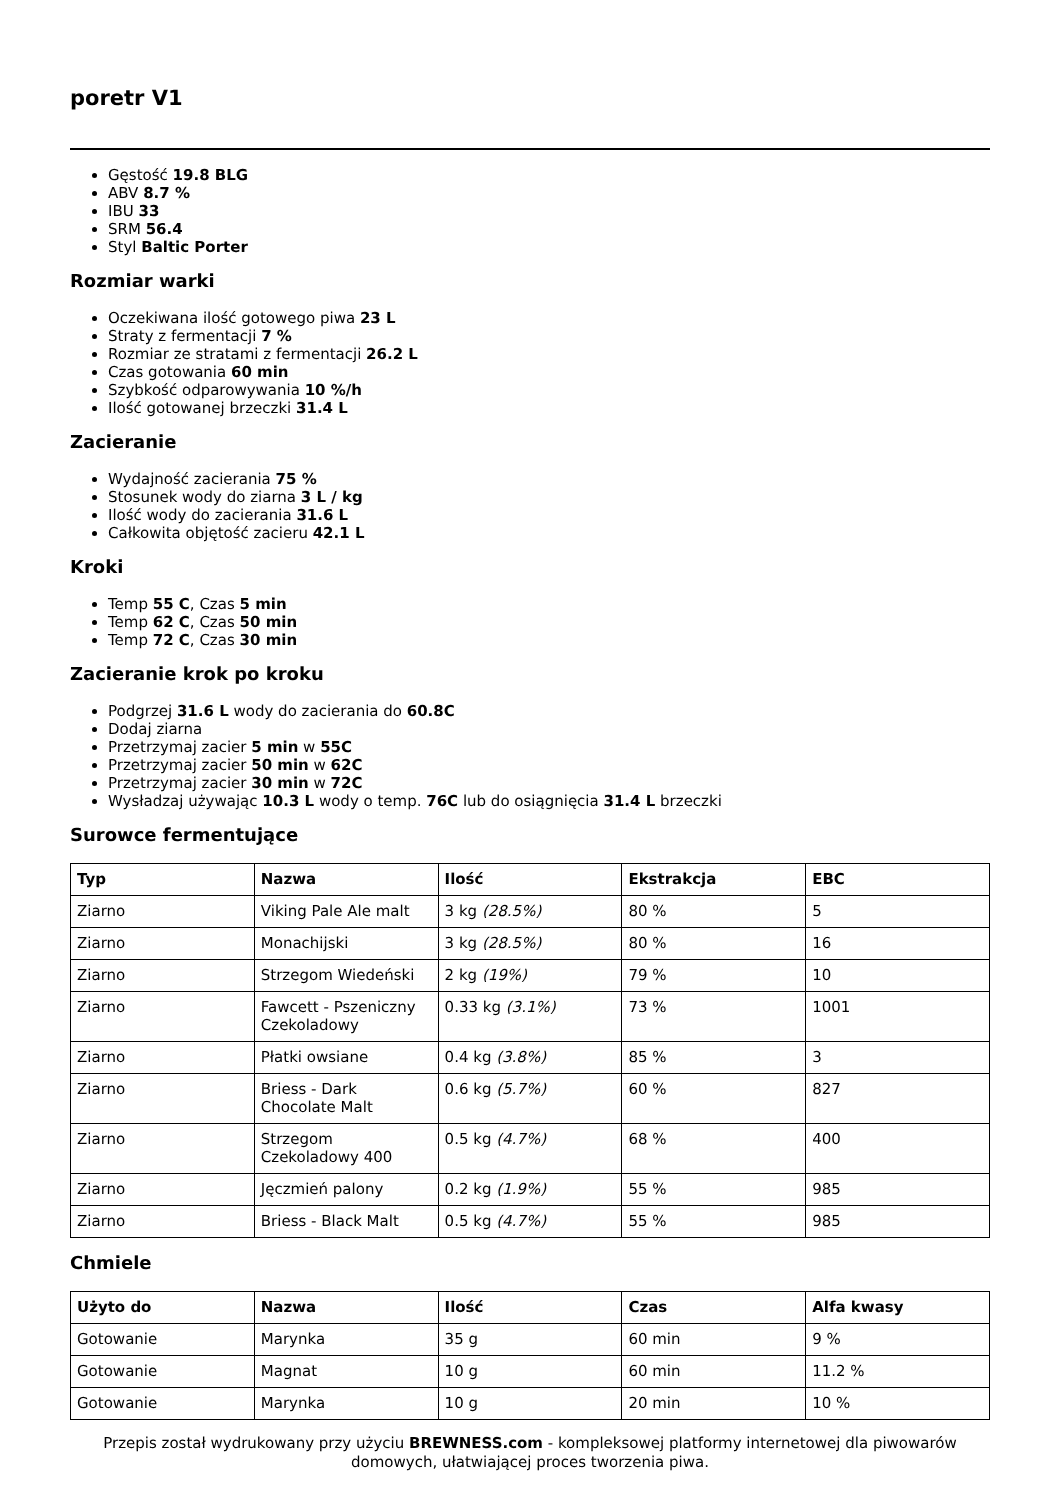poretr V1
Gęstość 19.8 BLG
ABV 8.7 %
IBU 33
SRM 56.4
Styl Baltic Porter
Rozmiar warki
Oczekiwana ilość gotowego piwa 23 L
Straty z fermentacji 7 %
Rozmiar ze stratami z fermentacji 26.2 L
Czas gotowania 60 min
Szybkość odparowywania 10 %/h
Ilość gotowanej brzeczki 31.4 L
Zacieranie
Wydajność zacierania 75 %
Stosunek wody do ziarna 3 L / kg
Ilość wody do zacierania 31.6 L
Całkowita objętość zacieru 42.1 L
Kroki
Temp 55 C, Czas 5 min
Temp 62 C, Czas 50 min
Temp 72 C, Czas 30 min
Zacieranie krok po kroku
Podgrzej 31.6 L wody do zacierania do 60.8C
Dodaj ziarna
Przetrzymaj zacier 5 min w 55C
Przetrzymaj zacier 50 min w 62C
Przetrzymaj zacier 30 min w 72C
Wysładzaj używając 10.3 L wody o temp. 76C lub do osiągnięcia 31.4 L brzeczki
Surowce fermentujące
| Typ | Nazwa | Ilość | Ekstrakcja | EBC |
| --- | --- | --- | --- | --- |
| Ziarno | Viking Pale Ale malt | 3 kg (28.5%) | 80 % | 5 |
| Ziarno | Monachijski | 3 kg (28.5%) | 80 % | 16 |
| Ziarno | Strzegom Wiedeński | 2 kg (19%) | 79 % | 10 |
| Ziarno | Fawcett - Pszeniczny Czekoladowy | 0.33 kg (3.1%) | 73 % | 1001 |
| Ziarno | Płatki owsiane | 0.4 kg (3.8%) | 85 % | 3 |
| Ziarno | Briess - Dark Chocolate Malt | 0.6 kg (5.7%) | 60 % | 827 |
| Ziarno | Strzegom Czekoladowy 400 | 0.5 kg (4.7%) | 68 % | 400 |
| Ziarno | Jęczmień palony | 0.2 kg (1.9%) | 55 % | 985 |
| Ziarno | Briess - Black Malt | 0.5 kg (4.7%) | 55 % | 985 |
Chmiele
| Użyto do | Nazwa | Ilość | Czas | Alfa kwasy |
| --- | --- | --- | --- | --- |
| Gotowanie | Marynka | 35 g | 60 min | 9 % |
| Gotowanie | Magnat | 10 g | 60 min | 11.2 % |
| Gotowanie | Marynka | 10 g | 20 min | 10 % |
Przepis został wydrukowany przy użyciu BREWNESS.com - kompleksowej platformy internetowej dla piwowarów domowych, ułatwiającej proces tworzenia piwa.